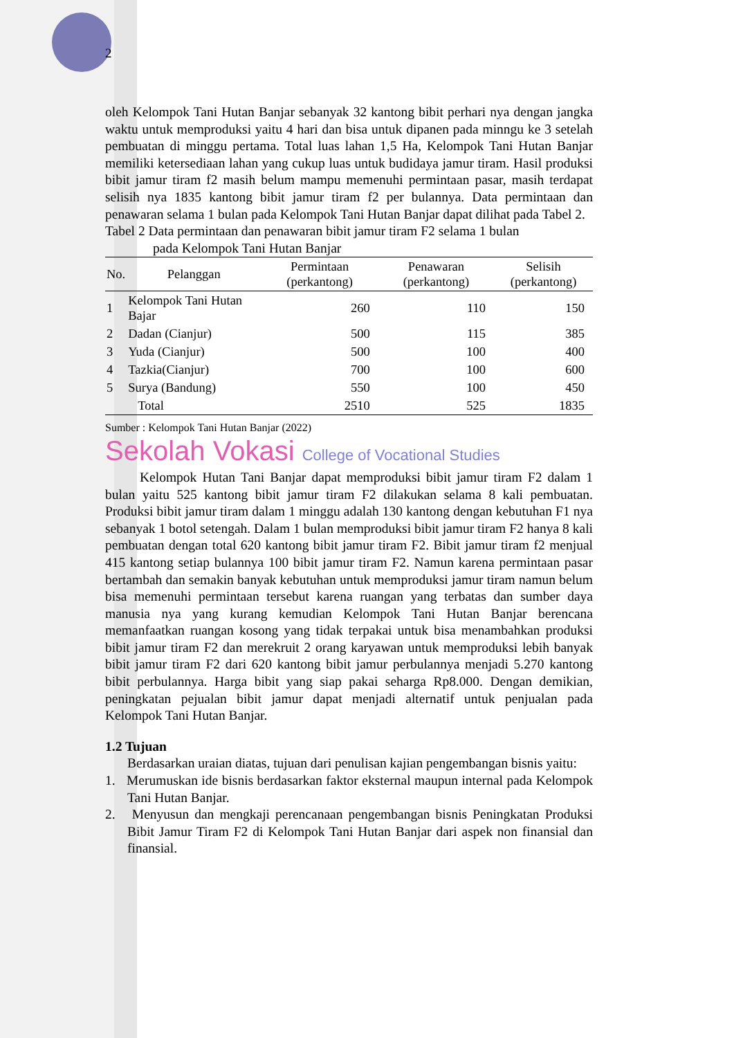2
oleh Kelompok Tani Hutan Banjar sebanyak 32 kantong bibit perhari nya dengan jangka waktu untuk memproduksi yaitu 4 hari dan bisa untuk dipanen pada minngu ke 3 setelah pembuatan di minggu pertama. Total luas lahan 1,5 Ha, Kelompok Tani Hutan Banjar memiliki ketersediaan lahan yang cukup luas untuk budidaya jamur tiram. Hasil produksi bibit jamur tiram f2 masih belum mampu memenuhi permintaan pasar, masih terdapat selisih nya 1835 kantong bibit jamur tiram f2 per bulannya. Data permintaan dan penawaran selama 1 bulan pada Kelompok Tani Hutan Banjar dapat dilihat pada Tabel 2.
Tabel 2 Data permintaan dan penawaran bibit jamur tiram F2 selama 1 bulan
pada Kelompok Tani Hutan Banjar
| No. | Pelanggan | Permintaan (perkantong) | Penawaran (perkantong) | Selisih (perkantong) |
| --- | --- | --- | --- | --- |
| 1 | Kelompok Tani Hutan Bajar | 260 | 110 | 150 |
| 2 | Dadan (Cianjur) | 500 | 115 | 385 |
| 3 | Yuda (Cianjur) | 500 | 100 | 400 |
| 4 | Tazkia(Cianjur) | 700 | 100 | 600 |
| 5 | Surya (Bandung) | 550 | 100 | 450 |
| | Total | 2510 | 525 | 1835 |
Sumber : Kelompok Tani Hutan Banjar (2022)
Sekolah Vokasi College of Vocational Studies
Kelompok Hutan Tani Banjar dapat memproduksi bibit jamur tiram F2 dalam 1 bulan yaitu 525 kantong bibit jamur tiram F2 dilakukan selama 8 kali pembuatan. Produksi bibit jamur tiram dalam 1 minggu adalah 130 kantong dengan kebutuhan F1 nya sebanyak 1 botol setengah. Dalam 1 bulan memproduksi bibit jamur tiram F2 hanya 8 kali pembuatan dengan total 620 kantong bibit jamur tiram F2. Bibit jamur tiram f2 menjual 415 kantong setiap bulannya 100 bibit jamur tiram F2. Namun karena permintaan pasar bertambah dan semakin banyak kebutuhan untuk memproduksi jamur tiram namun belum bisa memenuhi permintaan tersebut karena ruangan yang terbatas dan sumber daya manusia nya yang kurang kemudian Kelompok Tani Hutan Banjar berencana memanfaatkan ruangan kosong yang tidak terpakai untuk bisa menambahkan produksi bibit jamur tiram F2 dan merekruit 2 orang karyawan untuk memproduksi lebih banyak bibit jamur tiram F2 dari 620 kantong bibit jamur perbulannya menjadi 5.270 kantong bibit perbulannya. Harga bibit yang siap pakai seharga Rp8.000. Dengan demikian, peningkatan pejualan bibit jamur dapat menjadi alternatif untuk penjualan pada Kelompok Tani Hutan Banjar.
1.2 Tujuan
Berdasarkan uraian diatas, tujuan dari penulisan kajian pengembangan bisnis yaitu:
1. Merumuskan ide bisnis berdasarkan faktor eksternal maupun internal pada Kelompok Tani Hutan Banjar.
2. Menyusun dan mengkaji perencanaan pengembangan bisnis Peningkatan Produksi Bibit Jamur Tiram F2 di Kelompok Tani Hutan Banjar dari aspek non finansial dan finansial.